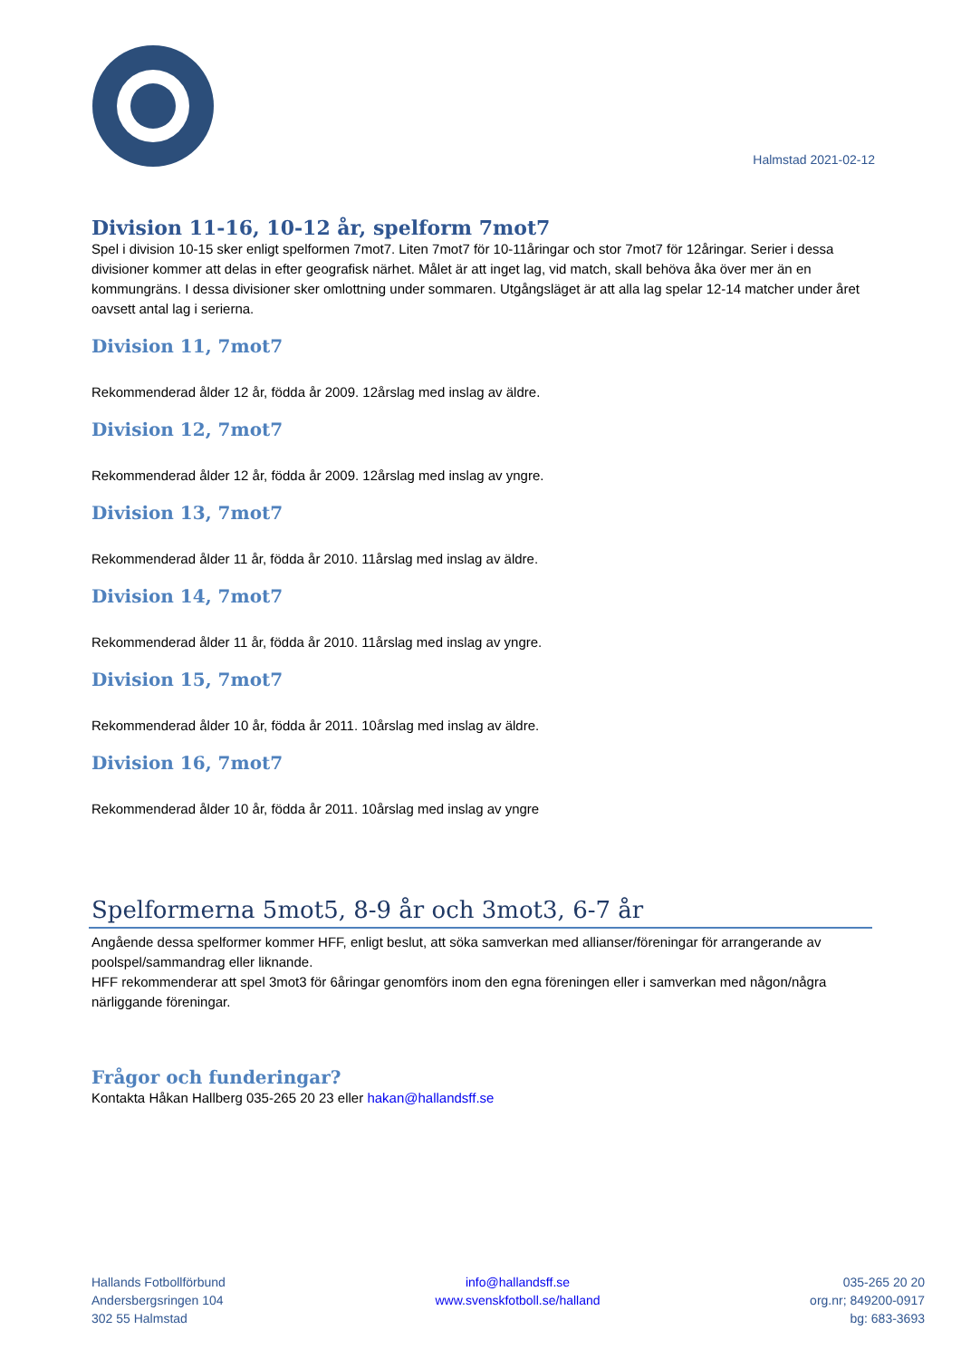Halmstad 2021-02-12
Division 11-16, 10-12 år, spelform 7mot7
Spel i division 10-15 sker enligt spelformen 7mot7. Liten 7mot7 för 10-11åringar och stor 7mot7 för 12åringar. Serier i dessa divisioner kommer att delas in efter geografisk närhet. Målet är att inget lag, vid match, skall behöva åka över mer än en kommungräns. I dessa divisioner sker omlottning under sommaren. Utgångsläget är att alla lag spelar 12-14 matcher under året oavsett antal lag i serierna.
Division 11, 7mot7
Rekommenderad ålder 12 år, födda år 2009. 12årslag med inslag av äldre.
Division 12, 7mot7
Rekommenderad ålder 12 år, födda år 2009. 12årslag med inslag av yngre.
Division 13, 7mot7
Rekommenderad ålder 11 år, födda år 2010. 11årslag med inslag av äldre.
Division 14, 7mot7
Rekommenderad ålder 11 år, födda år 2010. 11årslag med inslag av yngre.
Division 15, 7mot7
Rekommenderad ålder 10 år, födda år 2011. 10årslag med inslag av äldre.
Division 16, 7mot7
Rekommenderad ålder 10 år, födda år 2011. 10årslag med inslag av yngre
Spelformerna 5mot5, 8-9 år och 3mot3, 6-7 år
Angående dessa spelformer kommer HFF, enligt beslut, att söka samverkan med allianser/föreningar för arrangerande av poolspel/sammandrag eller liknande.
HFF rekommenderar att spel 3mot3 för 6åringar genomförs inom den egna föreningen eller i samverkan med någon/några närliggande föreningar.
Frågor och funderingar?
Kontakta Håkan Hallberg 035-265 20 23 eller hakan@hallandsff.se
Hallands Fotbollförbund
Andersbergsringen 104
302 55 Halmstad
info@hallandsff.se
www.svenskfotboll.se/halland
035-265 20 20
org.nr; 849200-0917
bg: 683-3693